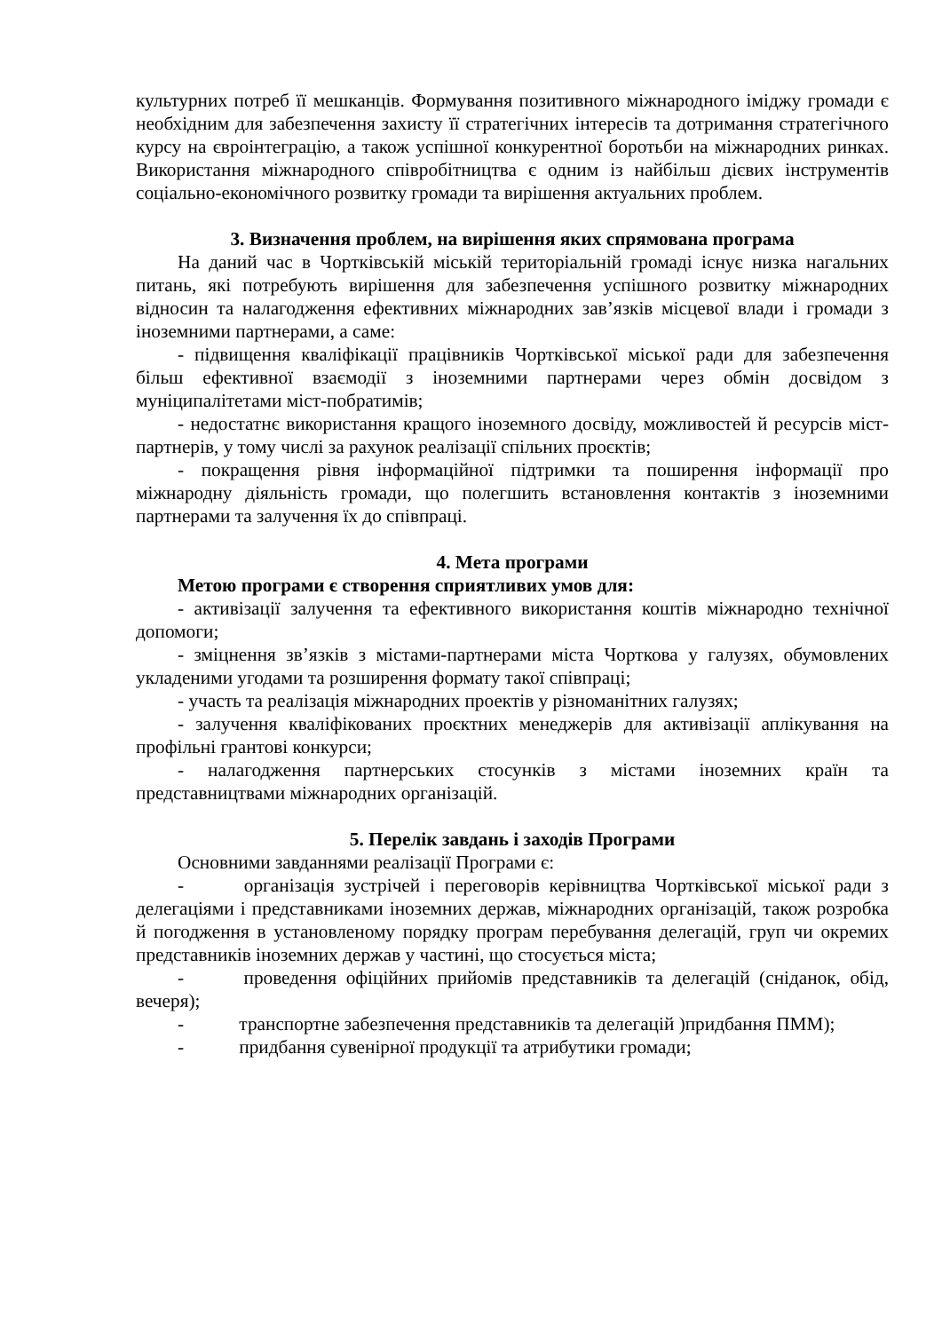культурних потреб її мешканців. Формування позитивного міжнародного іміджу громади є необхідним для забезпечення захисту її стратегічних інтересів та дотримання стратегічного курсу на євроінтеграцію, а також успішної конкурентної боротьби на міжнародних ринках. Використання міжнародного співробітництва є одним із найбільш дієвих інструментів соціально-економічного розвитку громади та вирішення актуальних проблем.
3. Визначення проблем, на вирішення яких спрямована програма
На даний час в Чортківській міській територіальній громаді існує низка нагальних питань, які потребують вирішення для забезпечення успішного розвитку міжнародних відносин та налагодження ефективних міжнародних зав’язків місцевої влади і громади з іноземними партнерами, а саме:
- підвищення кваліфікації працівників Чортківської міської ради для забезпечення більш ефективної взаємодії з іноземними партнерами через обмін досвідом з муніципалітетами міст-побратимів;
- недостатнє використання кращого іноземного досвіду, можливостей й ресурсів міст-партнерів, у тому числі за рахунок реалізації спільних проєктів;
- покращення рівня інформаційної підтримки та поширення інформації про міжнародну діяльність громади, що полегшить встановлення контактів з іноземними партнерами та залучення їх до співпраці.
4. Мета програми
Метою програми є створення сприятливих умов для:
- активізації залучення та ефективного використання коштів міжнародно технічної допомоги;
- зміцнення зв’язків з містами-партнерами міста Чорткова у галузях, обумовлених укладеними угодами та розширення формату такої співпраці;
- участь та реалізація міжнародних проектів у різноманітних галузях;
- залучення кваліфікованих проєктних менеджерів для активізації аплікування на профільні грантові конкурси;
- налагодження партнерських стосунків з містами іноземних країн та представництвами міжнародних організацій.
5. Перелік завдань і заходів Програми
Основними завданнями реалізації Програми є:
- організація зустрічей і переговорів керівництва Чортківської міської ради з делегаціями і представниками іноземних держав, міжнародних організацій, також розробка й погодження в установленому порядку програм перебування делегацій, груп чи окремих представників іноземних держав у частині, що стосується міста;
- проведення офіційних прийомів представників та делегацій (сніданок, обід, вечеря);
- транспортне забезпечення представників та делегацій )придбання ПММ);
- придбання сувенірної продукції та атрибутики громади;